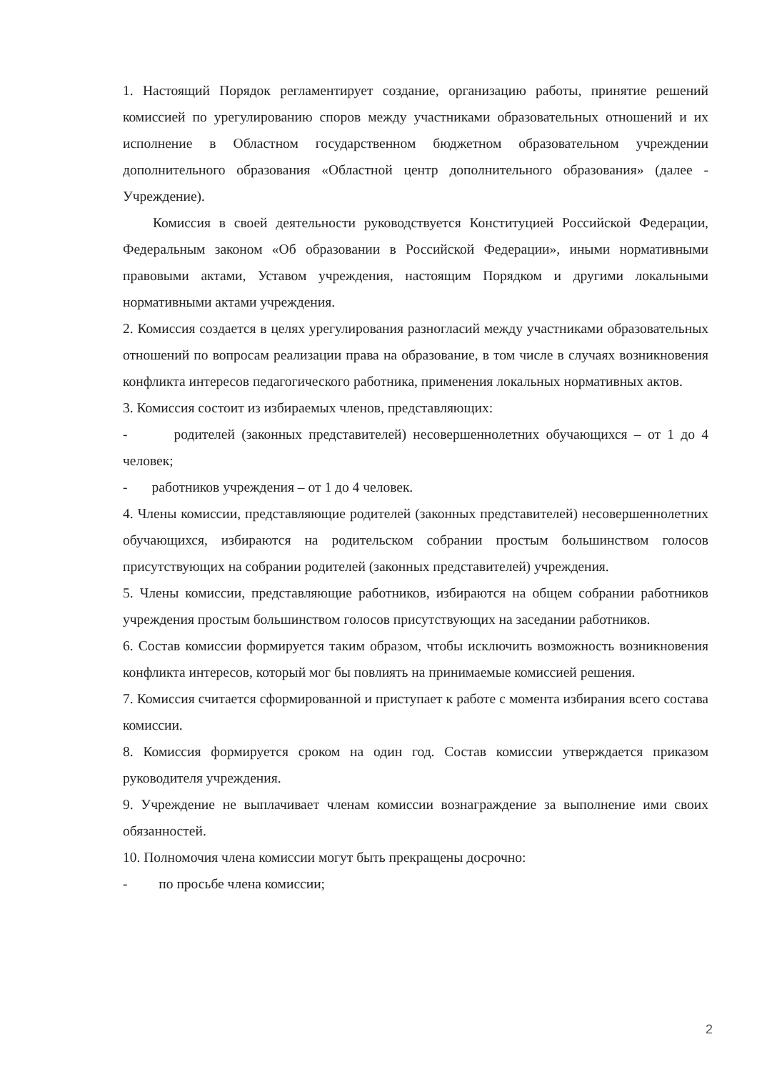1. Настоящий Порядок регламентирует создание, организацию работы, принятие решений комиссией по урегулированию споров между участниками образовательных отношений и их исполнение в Областном государственном бюджетном образовательном учреждении дополнительного образования «Областной центр дополнительного образования» (далее - Учреждение).
Комиссия в своей деятельности руководствуется Конституцией Российской Федерации, Федеральным законом «Об образовании в Российской Федерации», иными нормативными правовыми актами, Уставом учреждения, настоящим Порядком и другими локальными нормативными актами учреждения.
2. Комиссия создается в целях урегулирования разногласий между участниками образовательных отношений по вопросам реализации права на образование, в том числе в случаях возникновения конфликта интересов педагогического работника, применения локальных нормативных актов.
3. Комиссия состоит из избираемых членов, представляющих:
- родителей (законных представителей) несовершеннолетних обучающихся – от 1 до 4 человек;
- работников учреждения – от 1 до 4 человек.
4. Члены комиссии, представляющие родителей (законных представителей) несовершеннолетних обучающихся, избираются на родительском собрании простым большинством голосов присутствующих на собрании родителей (законных представителей) учреждения.
5. Члены комиссии, представляющие работников, избираются на общем собрании работников учреждения простым большинством голосов присутствующих на заседании работников.
6. Состав комиссии формируется таким образом, чтобы исключить возможность возникновения конфликта интересов, который мог бы повлиять на принимаемые комиссией решения.
7. Комиссия считается сформированной и приступает к работе с момента избирания всего состава комиссии.
8. Комиссия формируется сроком на один год. Состав комиссии утверждается приказом руководителя учреждения.
9. Учреждение не выплачивает членам комиссии вознаграждение за выполнение ими своих обязанностей.
10. Полномочия члена комиссии могут быть прекращены досрочно:
- по просьбе члена комиссии;
2